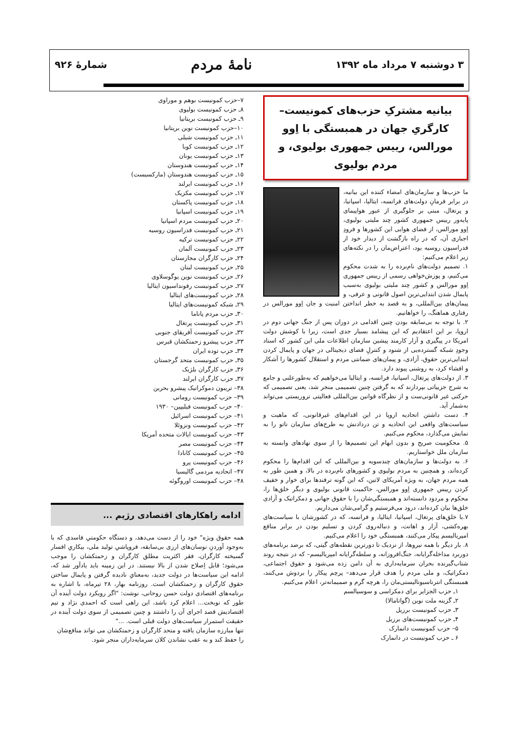۳ دوشنبه ۷ مرداد ماه ۱۳۹۲
نامهٔ مردم
شمارهٔ ۹۲۶
بیانیه مشترکِ حزب‌های کمونیست– کارگریِ جهان در همبستگی با اِوو مورالس، رییس جمهوری بولیوی، و مردم بولیوی
ما حزب‌ها و سازمان‌های امضاء کننده این بیانیه، در برابر فرمانِ دولت‌های فرانسه، ایتالیا، اسپانیا، و پرتغال، مبنی بر جلوگیری از عبور هواپیمای پایه‌ور رییس جمهوری کشور چند ملیتی بولیوی، اِوو مورالس، از فضای هوایی این کشورها و فرودِ اجباری آن، که در راه بازگشت از دیدار خود از فدراسیون روسیه بود، اعتراض‌مان را در نکته‌های زیر اعلام می‌کنیم:
۱. تصمیم دولت‌های نام‌برده را به شدت محکوم می‌کنیم، و پوزش‌خواهی رسمی از رییس جمهوری اِوو مورالس و کشور چند ملیتی بولیوی به‌سبب پایمال شدن ابتدایی‌ترین اصول قانونی و عرفی، و پیمان‌های بین‌المللی، و به قصد به خطر انداختن امنیت و جان اِوو مورالس در رفتاری هماهنگ، را خواهانیم.
۲. با توجه به بی‌سابقه بودن چنین اقدامی در دوران پس از جنگ جهانی دوم در اروپا، بر این اعتقادیم که این پیشامد بسیار جدی است، زیرا با کوشش دولت امریکا در پیگیری و آزار کارمند پیشین سازمان اطلاعات ملی این کشور که اسناد وجودِ شبکه گسترده‌یی از شنود و کنترلِ فضای دیجیتالی در جهان و پایمال کردن ابتدایی‌ترین حقوق، آزادی، و پیمان‌های ضمانتی مردم و استقلال کشورها را آشکار و افشاء کرد، به روشنی پیوند دارد.
۳. از دولت‌های پرتغال، اسپانیا، فرانسه، و ایتالیا می‌خواهیم که به‌طورعلنی و جامع به شرح جزییاتی بپردازند که به گرفتن چنین تصمیمی منجر شد، یعنی تصمیمی که حرکتی غیر قانونی‌ست و از نظرگاه قوانین بین‌المللی فعالیتی تروریستی می‌تواند به‌شمار آید.
۴. دست داشتن اتحادیه اروپا در این اقدام‌های غیرقانونی، که ماهیت و سیاست‌های واقعی این اتحادیه و تن دردادنش به طرح‌های سازمان ناتو را به نمایش می‌گذارد، محکوم می‌کنیم.
۵. محکومیت صریح و بدون ابهام این تصمیم‌ها را از سوی نهادهای وابسته به سازمان ملل خواستاریم.
۶. به دولت‌ها و سازمان‌های چندسویه و بین‌المللی که این اقدام‌ها را محکوم کرده‌اند، و همچنین به مردم بولیوی و کشورهای نام‌برده در بالا، و همین طور به همه مردم جهان، به ویژه آمریکای لاتین، که این گونه ترفندها برای خوار و خفیف کردن رییس جمهوری اِوو مورالس، حاکمیت قانونی بولیوی و دیگر خلق‌ها را، محکوم و مردود دانسته‌اند و همبستگی‌شان را با حقوق جهانی و دمکراتیک و آزادی خلق‌ها بیان کرده‌اند، درود می‌فرستیم و گرامی‌شان می‌داریم.
۷.با خلق‌های پرتغال، اسپانیا، ایتالیا، و فرانسه، که در کشورشان با سیاست‌های بهره‌کشی، آزار و اهانت، و دنباله‌روی کردن و تسلیم بودن در برابر منافع امپریالیسم پیکار می‌کنند، همبستگی خود را اعلام می‌کنیم.
۸. بار دیگر با همه نیروها، از نزدیک تا دورترین نقطه‌های گیتی، که برضد برنامه‌های دوربرد مداخله‌گرایانه، جنگ‌افروزانه، و سلطه‌گرایانه امپریالیسم– که در نتیجه روند شتاب‌گیرنده بحران سرمایه‌داری به آن دامن زده می‌شود و حقوق اجتماعی، دمکراتیک، و ملی مردم را هدف قرار می‌دهد– پرچم پیکار را بردوش می‌کنند، همبستگی انترناسیونالیستی‌مان را، هرچه گرم و صمیمانه‌تر، اعلام می‌کنیم.
۱ـ حزب الجزایر برای دمکراسی و سوسیالسم
۲ـ گزینه ملت نوین (گواتامالا)
۳ـ حزب کمونیست برزیل
۴ـ حزب کمونیست‌های برزیل
۵– حزب کمونیست دانمارک
۶ ـ حزب کمونیست در دانمارک
۷–حزب کمونیست بوهم و موراوی
۸ـ حزب کمونیست بولیوی
۹ـ حزب کمونیست بریتانیا
۱۰–حزب کمونیست نوین بریتانیا
۱۱ـ حزب کمونیست شیلی
۱۲ـ حزب کمونیست کوبا
۱۳ـ حزب کمونیست یونان
۱۴ـ حزب کمونیست هندوستان
۱۵ـ حزب کمونیست هندوستان (مارکسیست)
۱۶ـ حزب کمونیست ایرلند
۱۷ـ حزب کمونیست مکزیک
۱۸ـ حزب کمونیست پاکستان
۱۹ـ حزب کمونیست اسپانیا
۲۰ـ حزب کمونیست مردم اسپانیا
۲۱ـ حزب کمونیست فدراسیون روسیه
۲۲ـ حزب کمونیست ترکیه
۲۳ـ حزب کمونیست آلمان
۲۴ـ حزب کارگران مجارستان
۲۵ـ حزب کمونیست لبنان
۲۶ـ حزب کمونیست نوین یوگوسلاوی
۲۷ـ حزب کمونیست رفونداسیون ایتالیا
۲۸ـ حزب کمونیست‌های ایتالیا
۲۹ـ شبکه کمونیست‌های ایتالیا
۳۰ـ حزب مردم پاناما
۳۱ـ حزب کمونیست پرتغال
۳۲ـ حزب کمونیست آفریقای جنوبی
۳۳ـ حزب پیشرو زحمتکشان قبرس
۳۴ـ حزب توده ایران
۳۵ـ حزب کمونیست متحد گرجستان
۳۶ـ حزب کارگران بلژیک
۳۷ـ حزب کارگران ایرلند
۳۸– تریبون دموکراتیک پیشرو بحرین
۳۹– حزب کمونیست رومانی
۴۰– حزب کمونیست فیلیپین– ۱۹۳۰
۴۱– حزب کمونیست اسرائیل
۴۲– حزب کمونیست ونزوئلا
۴۳– حزب کمونیست ایالات متحده آمریکا
۴۴– حزب کمونیست مصر
۴۵– حزب کمونیست کانادا
۴۶– حزب کمونیست پرو
۴۷– اتحادیه مردمی گالیسیا
۴۸– حزب کمونیست اوروگوئه
ادامه راهکارهای اقتصادی رژیم ...
همه حقوق ویژه" خود را از دست می‌دهد، و دستگاه حکومتیِ فاسدی که با به‌وجود آوردنِ نوسان‌های ارزی بی‌سابقه، فروپاشیِ تولید ملی، بیکاریِ افسار گسیخته کارگران، فقر اکثریت مطلق کارگران و زحمتکشان را موجب می‌شود؛ قابل اِصلاح شدن از بالا نیستند. در این زمینه باید یادآور شد که، ادامه این سیاست‌ها در دولت جدید، به‌معنایِ نادیده گرفتن و پایمال ساختن حقوق کارگران و زحمتکشان است. روزنامه بهار، ۲۸ تیرماه، با اشاره به برنامه‌های اقتصادی دولت حسن روحانی، نوشت: "اگر رویکرد دولت آینده آن طور که نوبخت... اعلام کرد باشد، این راهی است که احمدی نژاد و تیم اقتصادیش قصد اجرای آن را داشتند و چنین تصمیمی از سوی دولت آینده در حقیقت استمرار سیاست‌های دولت قبلی است. ..."
تنها مبارزه سازمان یافته و متحد کارگران و زحمتکشان می تواند منافع‌شان را حفظ کند و به عقب نشاندن کلان سرمایه‌داران منجر شود.